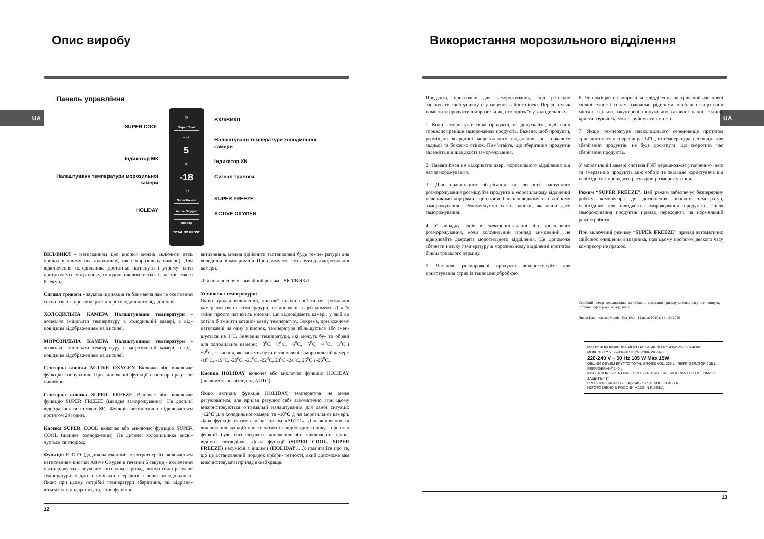UA UA
Опис виробу
Панель управління
SUPER COOL
Індикатор МК
Налаштуванн температури морозильної камери
HOLIDAY
ⓘ
Super Cool
– | +
5
⚠
-18
– | +
Super Freeze
Active Oxygen
Holiday
TOTAL NO FROST
ВКЛ/ВИКЛ
Налаштуванн температури холодильної камери
Індикатор ХК
Сигнал тривоги
SUPER FREEZE
ACTIVE OXYGEN
ВКЛ/ВИКЛ - натисканням цієї кнопки можна включити весь прилад в цілому (як холодильну, так і морозильну камери). Для відключення холодильника достатньо натиснути і утриму- вати протягом 3 секунд кнопку, холодильник вимкнеться із за- три- мкою 6 секунд.
Сигнал тривоги - звукова індикація та блимаюча лампа освітлення сигналізують про незакриті двері холодильного від- ділення.
ХОЛОДИЛЬНА КАМЕРА Налаштування температури - дозволяє змінювати температуру в холодильній камері, з від- повідним відображенням на дисплеї.
МОРОЗИЛЬНА КАМЕРА Налаштування температури - дозволяє змінювати температуру в морозильній камері, з від- повідним відображенням на дисплеї.
Сенсорна кнопка ACTIVE OXYGEN Включає або виключає функцію озонування. При включенні функції озонатор прац- ює циклічно.
Сенсорна кнопка SUPER FREEZE Включає або виключає функцію SUPER FREEZE (швидке заморожування). На дисплеї відображається символ SF. Функція автоматично відключається протягом 24 годин.
Кнопка SUPER COOL включає або виключає функцію SUPER COOL (швидке охолодження). На дисплеї холодильника висві- чується світлодіод.
Функція E C O (додаткова економія електроенергії) включається натисканням кнопки Active Oxygen в течении 6 секунд - включення підтверджується звуковим сигналом. Прилад автоматично регулює температури згідно з умовами всередині і зовні холодильника. Якщо при цьому потрібні температури зберігання, які відрізня- ються від стандартних, то, коли функція
активована, можна здійснити звстановлені будь темпе- ратури для холодильної камериміни. При цьому мо- жуть бути для морозильної камери.
Для повернення у звичайний режим - ВКЛ/ВИКЛ
Установка температури:
Якщо прилад включений, дисплеї холодильної та мо- розильної камер показують температури, встановлені в цей момент. Для їх зміни просто натисніть кнопки, що відповідають камері, у якій ви хотіли б змінити встано- влену температуру. Зокрема, при кожному натисканні на одну з кнопок, температура збільшується або змен- шується на 1<sup>0</sup>С. Значення температури, які можуть бу- ти обрані для холодильної камери: +8<sup>0</sup>С, +7<sup>0</sup>С, +6<sup>0</sup>С, +5<sup>0</sup>С, +4<sup>0</sup>С, +3<sup>0</sup>С і +2<sup>0</sup>С; значення, які можуть бути встановлені в морозильній камері: -18<sup>0</sup>С, -19<sup>0</sup>С, -20<sup>0</sup>С, -21<sup>0</sup>С, -22<sup>0</sup>С, 23<sup>0</sup>С -24<sup>0</sup>С, 25<sup>0</sup>С і -26<sup>0</sup>С.
Кнопка HOLIDAY включає або виключає функцію HOLIDAY (висвічується світлодіод AUTO).
Якщо активна функція HOLIDAY, температура не може регулюватися, але прилад регулює себе автоматично, при цьому використовуються оптимальні налаштування для даної ситуації: +12°С для холодильної камери та -18°С д ля морозильної камери. Дана функція вказується на- писом «AUTO». Для включення та виключення функцій просто натисніть відповідну кнопку, і про стан функції буде сигналізувати включення або виключення відпо- відного світлодіода. Деякі функції (SUPER COOL, SUPER FREEZE) несумісні з іншими (HOLIDAY, ...); пам’ятайте про те, що це встановлений порядок пріори- тетності, який допоможе вам використовувати прилад якнайкраще.
12
Використання морозильного відділення
Продукти, призначені для заморожування, слід ретельно запакувати, щоб уникнути утворення зайвого інею. Перед тим як помістити продукти в морозильник, охолодіть їх у холодильнику.
1. Коли заморожуєте свіжі продукти, не допускайте, щоб вони торкалися раніше заморожених продуктів. Бажано, щоб продукти, розміщені всередині морозильного відділення, не торкалися задньої та бокових стінок. Пам’ятайте, що зберігання продуктів залежить від швидкості заморожування.
2. Намагайтеся не відкривати двері морозильного відділення під час заморожування.
3. Для правильного зберігання та легкості наступного розморожування розміщуйте продукти в морозильному відділенні невеликими порціями - це сприяє більш швидкому та надійному заморожуванню. Рекомендуємо вести записи, вказавши дату заморожування.
4. У випадку збоїв в електропостачанні або випадкового розморожування, коли холодильний прилад вимкнений, не відкривайте дверцята морозильного відділення. Це допоможе зберегти низьку температуру в морозильному відділенні протягом більш тривалого терміну.
5. Частково розморожені продукти використовуйте для приготування страв із тепловою обробкою.
6. Не поміщайте в морозильне відділення на тривалий час повні скляні ємності із замерзаючими рідинами, особливо якщо вони містять щільно закупорені шипучі або газовані напої. Рідина, кристалізуючись, може зруйнувати ємність.
7. Якщо температура навколишнього середовища протягом тривалого часу не перевищує 14°С, то температура, необхідна для зберігання продуктів, не буде досягнута, що скоротить час зберігання продуктів.
У морозильній камері система FNF перешкоджає утворенню інею та змерзанню продуктів між собою та звільняє користувача від необхідності проводити регулярне розморожування.
Режим “SUPER FREEZE”. Цей режим забезпечує безперервну роботу компресора до досягнення низьких температур, необхідних для швидкого заморожування продуктів. Після заморожування продуктів прилад переходить на нормальний режим роботи.
При включенні режиму “SUPER FREEZE” прилад автоматично здійснює очищення випарника, при цьому протягом деякого часу компресор не працює.
Серійний номер холодильника на табличці всередині приладу містить дату його випуску - остання цифра року, місяць, число
Число Date · Месяц Month · Год Year · 14 июля 2010 г. 14 July 2010
indesit ХОЛОДИЛЬНИК-МОРОЗИЛЬНИК № 007140626*58392040001
МОДЕЛЬ ТУ 5156-034-00531251-2006 WI-SNG
220-240 V ~ 50 Hz 105 W Max 15W
ОБЩИЙ ОБЪЕМ БРУТТО TOTAL GROSS VOL. 339 L · REFRIGERATOR 235 L · REFRIGERANT 140 g
INSULATION-C-PENTANE · FREEZER 104 L · REFRIGERANT R600a · КЛАСС ЗАЩИТЫ "1"
FREEZING CAPACITY 6 Kg/24h · SYSTEM K · CLASS N
ИЗГОТОВЛЕНО В РОССИИ MADE IN RUSSIA
13